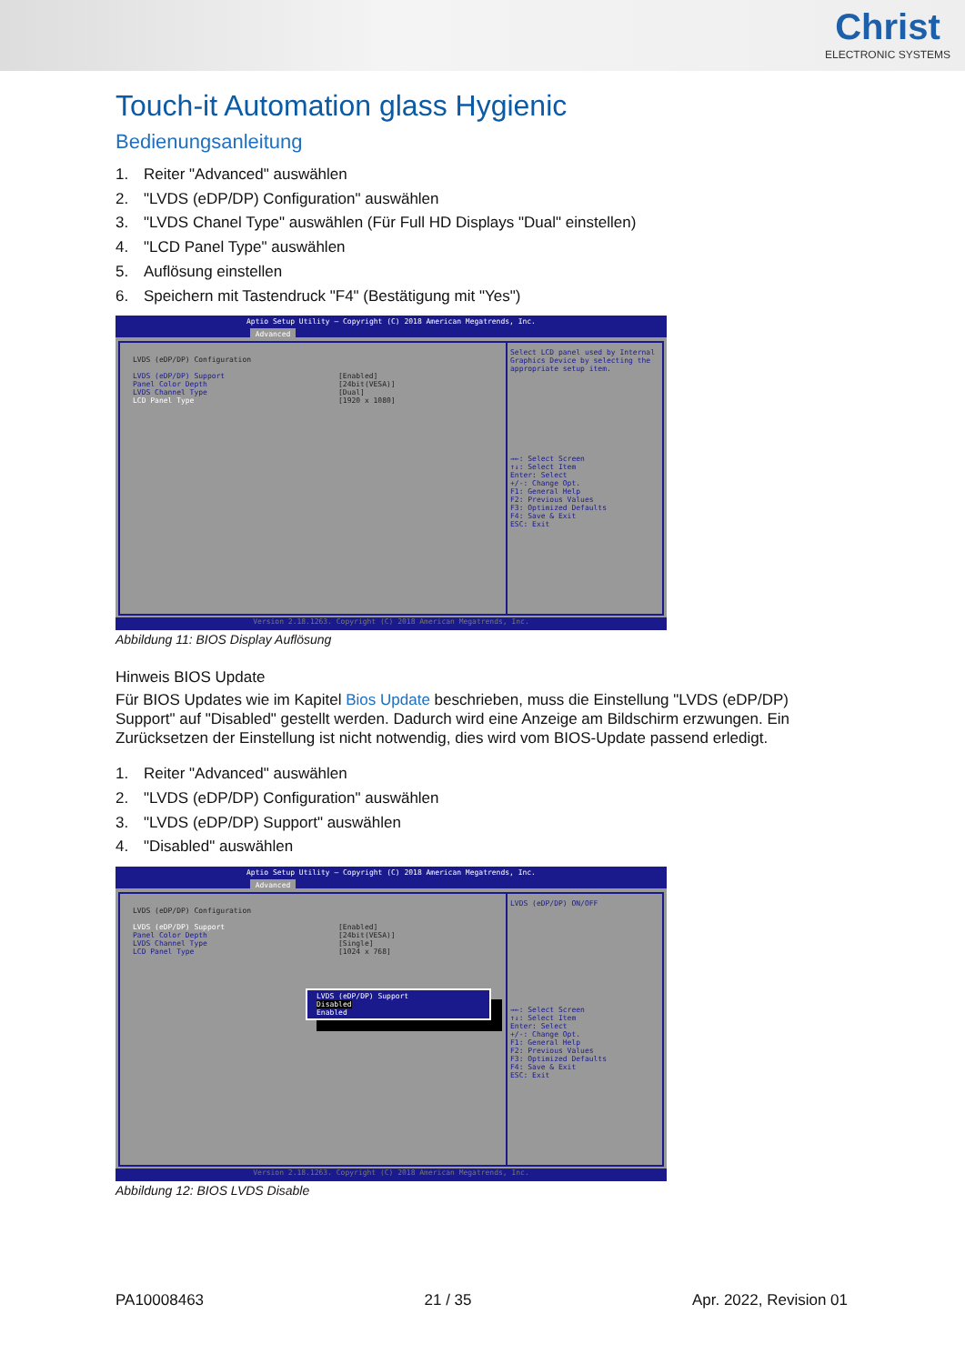Christ
ELECTRONIC SYSTEMS
Touch-it Automation glass Hygienic
Bedienungsanleitung
1. Reiter "Advanced" auswählen
2. "LVDS (eDP/DP) Configuration" auswählen
3. "LVDS Chanel Type" auswählen (Für Full HD Displays "Dual" einstellen)
4. "LCD Panel Type" auswählen
5. Auflösung einstellen
6. Speichern mit Tastendruck "F4" (Bestätigung mit "Yes")
Aptio Setup Utility – Copyright (C) 2018 American Megatrends, Inc.
Advanced
LVDS (eDP/DP) Configuration
LVDS (eDP/DP) Support [Enabled]
Panel Color Depth [24bit(VESA)]
LVDS Channel Type [Dual]
LCD Panel Type [1920 x 1080]
Select LCD panel used by Internal Graphics Device by selecting the appropriate setup item.
→←: Select Screen
↑↓: Select Item
Enter: Select
+/-: Change Opt.
F1: General Help
F2: Previous Values
F3: Optimized Defaults
F4: Save & Exit
ESC: Exit
Version 2.18.1263. Copyright (C) 2018 American Megatrends, Inc.
Abbildung 11: BIOS Display Auflösung
Hinweis BIOS Update
Für BIOS Updates wie im Kapitel Bios Update beschrieben, muss die Einstellung "LVDS (eDP/DP) Support" auf "Disabled" gestellt werden. Dadurch wird eine Anzeige am Bildschirm erzwungen. Ein Zurücksetzen der Einstellung ist nicht notwendig, dies wird vom BIOS-Update passend erledigt.
1. Reiter "Advanced" auswählen
2. "LVDS (eDP/DP) Configuration" auswählen
3. "LVDS (eDP/DP) Support" auswählen
4. "Disabled" auswählen
Aptio Setup Utility – Copyright (C) 2018 American Megatrends, Inc.
Advanced
LVDS (eDP/DP) Configuration
LVDS (eDP/DP) Support [Enabled]
Panel Color Depth [24bit(VESA)]
LVDS Channel Type [Single]
LCD Panel Type [1024 x 768]
LVDS (eDP/DP) Support
Disabled
Enabled
LVDS (eDP/DP) ON/OFF
→←: Select Screen
↑↓: Select Item
Enter: Select
+/-: Change Opt.
F1: General Help
F2: Previous Values
F3: Optimized Defaults
F4: Save & Exit
ESC: Exit
Version 2.18.1263. Copyright (C) 2018 American Megatrends, Inc.
Abbildung 12: BIOS LVDS Disable
PA10008463 21 / 35 Apr. 2022, Revision 01